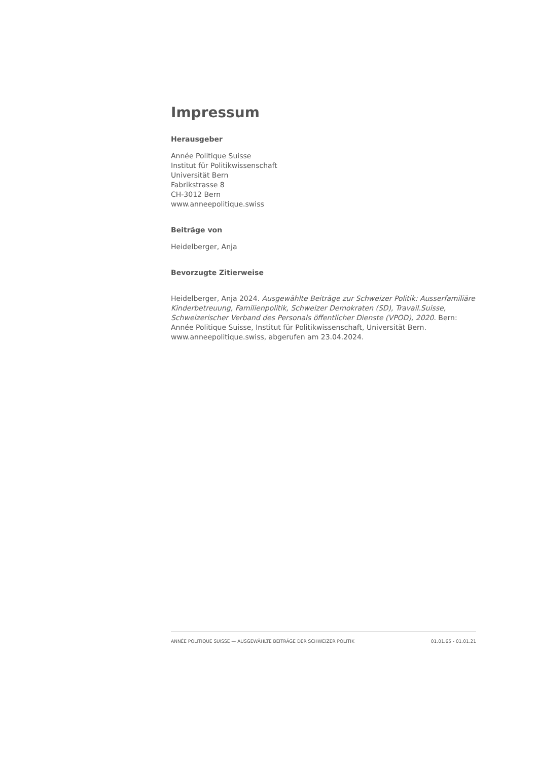Impressum
Herausgeber
Année Politique Suisse
Institut für Politikwissenschaft
Universität Bern
Fabrikstrasse 8
CH-3012 Bern
www.anneepolitique.swiss
Beiträge von
Heidelberger, Anja
Bevorzugte Zitierweise
Heidelberger, Anja 2024. Ausgewählte Beiträge zur Schweizer Politik: Ausserfamiliäre Kinderbetreuung, Familienpolitik, Schweizer Demokraten (SD), Travail.Suisse, Schweizerischer Verband des Personals öffentlicher Dienste (VPOD), 2020. Bern: Année Politique Suisse, Institut für Politikwissenschaft, Universität Bern. www.anneepolitique.swiss, abgerufen am 23.04.2024.
ANNÉE POLITIQUE SUISSE — AUSGEWÄHLTE BEITRÄGE DER SCHWEIZER POLITIK 01.01.65 - 01.01.21